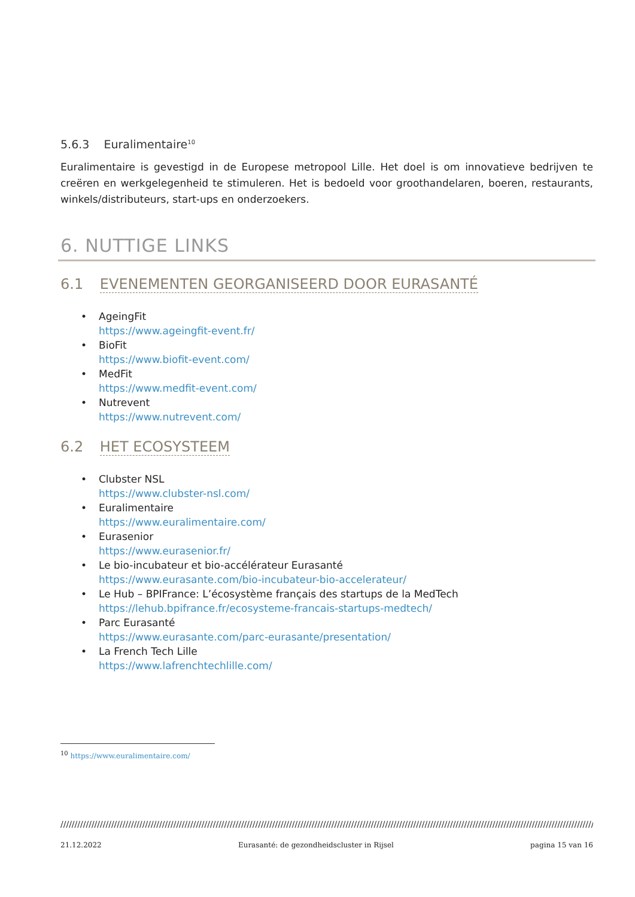5.6.3 Euralimentaire<sup>10</sup>
Euralimentaire is gevestigd in de Europese metropool Lille. Het doel is om innovatieve bedrijven te creëren en werkgelegenheid te stimuleren. Het is bedoeld voor groothandelaren, boeren, restaurants, winkels/distributeurs, start-ups en onderzoekers.
6. NUTTIGE LINKS
6.1 EVENEMENTEN GEORGANISEERD DOOR EURASANTÉ
• AgeingFit
https://www.ageingfit-event.fr/
• BioFit
https://www.biofit-event.com/
• MedFit
https://www.medfit-event.com/
• Nutrevent
https://www.nutrevent.com/
6.2 HET ECOSYSTEEM
• Clubster NSL
https://www.clubster-nsl.com/
• Euralimentaire
https://www.euralimentaire.com/
• Eurasenior
https://www.eurasenior.fr/
• Le bio-incubateur et bio-accélérateur Eurasanté
https://www.eurasante.com/bio-incubateur-bio-accelerateur/
• Le Hub – BPIFrance: L’écosystème français des startups de la MedTech
https://lehub.bpifrance.fr/ecosysteme-francais-startups-medtech/
• Parc Eurasanté
https://www.eurasante.com/parc-eurasante/presentation/
• La French Tech Lille
https://www.lafrenchtechlille.com/
<sup>10</sup> https://www.euralimentaire.com/
////////////////////////////////////////////////////////////////////////////////////////////////////////////////////////////////////////////////////////////////////////////////////////////////////////////////////////
21.12.2022 Eurasanté: de gezondheidscluster in Rijsel pagina 15 van 16